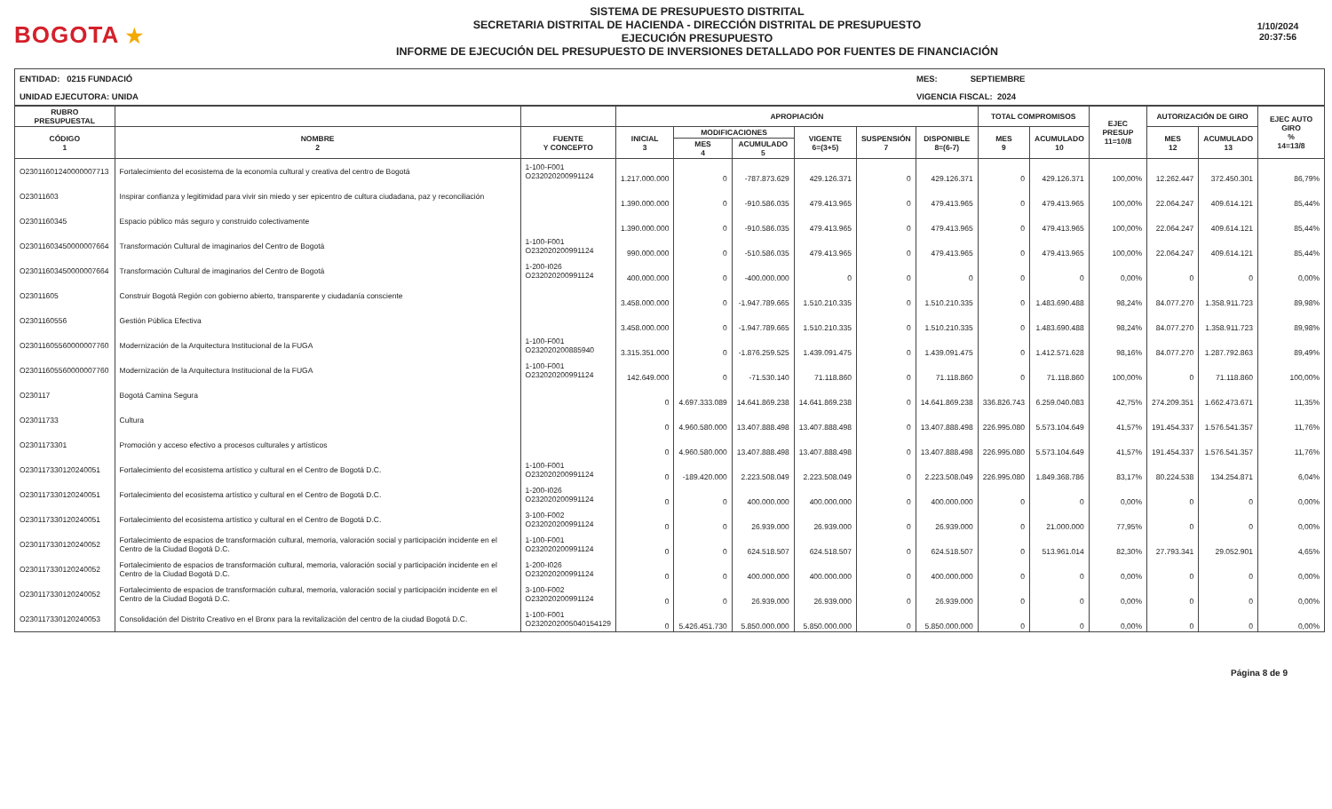BOGOTA ★
SISTEMA DE PRESUPUESTO DISTRITAL
SECRETARIA DISTRITAL DE HACIENDA - DIRECCIÓN DISTRITAL DE PRESUPUESTO
EJECUCIÓN PRESUPUESTO
INFORME DE EJECUCIÓN DEL PRESUPUESTO DE INVERSIONES DETALLADO POR FUENTES DE FINANCIACIÓN
1/10/2024
20:37:56
| ENTIDAD: 0215 FUNDACIÓ | MES: SEPTIEMBRE |
| UNIDAD EJECUTORA: UNIDA | VIGENCIA FISCAL: 2024 |
| RUBRO PRESUPUESTAL | | | APROPIACIÓN | | | | | | TOTAL COMPROMISOS | | EJEC PRESUP 11=10/8 | AUTORIZACIÓN DE GIRO | | EJEC AUTO GIRO % 14=13/8 |
| --- | --- | --- | --- | --- | --- | --- | --- | --- | --- | --- | --- | --- | --- | --- |
| CÓDIGO 1 | NOMBRE 2 | FUENTE Y CONCEPTO | INICIAL 3 | MODIFICACIONES | | VIGENTE 6=(3+5) | SUSPENSIÓN 7 | DISPONIBLE 8=(6-7) | MES 9 | ACUMULADO 10 | | MES 12 | ACUMULADO 13 | |
| | | | | MES 4 | ACUMULADO 5 | | | | | | | | | |
| O23011601240000007713 | Fortalecimiento del ecosistema de la economía cultural y creativa del centro de Bogotá | 1-100-F001 O232020200991124 | 1.217.000.000 | 0 | -787.873.629 | 429.126.371 | 0 | 429.126.371 | 0 | 429.126.371 | 100,00% | 12.262.447 | 372.450.301 | 86,79% |
| O23011603 | Inspirar confianza y legitimidad para vivir sin miedo y ser epicentro de cultura ciudadana, paz y reconciliación | | 1.390.000.000 | 0 | -910.586.035 | 479.413.965 | 0 | 479.413.965 | 0 | 479.413.965 | 100,00% | 22.064.247 | 409.614.121 | 85,44% |
| O2301160345 | Espacio público más seguro y construido colectivamente | | 1.390.000.000 | 0 | -910.586.035 | 479.413.965 | 0 | 479.413.965 | 0 | 479.413.965 | 100,00% | 22.064.247 | 409.614.121 | 85,44% |
| O23011603450000007664 | Transformación Cultural de imaginarios del Centro de Bogotá | 1-100-F001 O232020200991124 | 990.000.000 | 0 | -510.586.035 | 479.413.965 | 0 | 479.413.965 | 0 | 479.413.965 | 100,00% | 22.064.247 | 409.614.121 | 85,44% |
| O23011603450000007664 | Transformación Cultural de imaginarios del Centro de Bogotá | 1-200-I026 O232020200991124 | 400.000.000 | 0 | -400.000.000 | 0 | 0 | 0 | 0 | 0 | 0,00% | 0 | 0 | 0,00% |
| O23011605 | Construir Bogotá Región con gobierno abierto, transparente y ciudadanía consciente | | 3.458.000.000 | 0 | -1.947.789.665 | 1.510.210.335 | 0 | 1.510.210.335 | 0 | 1.483.690.488 | 98,24% | 84.077.270 | 1.358.911.723 | 89,98% |
| O2301160556 | Gestión Pública Efectiva | | 3.458.000.000 | 0 | -1.947.789.665 | 1.510.210.335 | 0 | 1.510.210.335 | 0 | 1.483.690.488 | 98,24% | 84.077.270 | 1.358.911.723 | 89,98% |
| O23011605560000007760 | Modernización de la Arquitectura Institucional de la FUGA | 1-100-F001 O232020200885940 | 3.315.351.000 | 0 | -1.876.259.525 | 1.439.091.475 | 0 | 1.439.091.475 | 0 | 1.412.571.628 | 98,16% | 84.077.270 | 1.287.792.863 | 89,49% |
| O23011605560000007760 | Modernización de la Arquitectura Institucional de la FUGA | 1-100-F001 O232020200991124 | 142.649.000 | 0 | -71.530.140 | 71.118.860 | 0 | 71.118.860 | 0 | 71.118.860 | 100,00% | 0 | 71.118.860 | 100,00% |
| O230117 | Bogotá Camina Segura | | 0 | 4.697.333.089 | 14.641.869.238 | 14.641.869.238 | 0 | 14.641.869.238 | 336.826.743 | 6.259.040.083 | 42,75% | 274.209.351 | 1.662.473.671 | 11,35% |
| O23011733 | Cultura | | 0 | 4.960.580.000 | 13.407.888.498 | 13.407.888.498 | 0 | 13.407.888.498 | 226.995.080 | 5.573.104.649 | 41,57% | 191.454.337 | 1.576.541.357 | 11,76% |
| O2301173301 | Promoción y acceso efectivo a procesos culturales y artísticos | | 0 | 4.960.580.000 | 13.407.888.498 | 13.407.888.498 | 0 | 13.407.888.498 | 226.995.080 | 5.573.104.649 | 41,57% | 191.454.337 | 1.576.541.357 | 11,76% |
| O230117330120240051 | Fortalecimiento del ecosistema artístico y cultural en el Centro de Bogotá D.C. | 1-100-F001 O232020200991124 | 0 | -189.420.000 | 2.223.508.049 | 2.223.508.049 | 0 | 2.223.508.049 | 226.995.080 | 1.849.368.786 | 83,17% | 80.224.538 | 134.254.871 | 6,04% |
| O230117330120240051 | Fortalecimiento del ecosistema artístico y cultural en el Centro de Bogotá D.C. | 1-200-I026 O232020200991124 | 0 | 0 | 400.000.000 | 400.000.000 | 0 | 400.000.000 | 0 | 0 | 0,00% | 0 | 0 | 0,00% |
| O230117330120240051 | Fortalecimiento del ecosistema artístico y cultural en el Centro de Bogotá D.C. | 3-100-F002 O232020200991124 | 0 | 0 | 26.939.000 | 26.939.000 | 0 | 26.939.000 | 0 | 21.000.000 | 77,95% | 0 | 0 | 0,00% |
| O230117330120240052 | Fortalecimiento de espacios de transformación cultural, memoria, valoración social y participación incidente en el Centro de la Ciudad Bogotá D.C. | 1-100-F001 O232020200991124 | 0 | 0 | 624.518.507 | 624.518.507 | 0 | 624.518.507 | 0 | 513.961.014 | 82,30% | 27.793.341 | 29.052.901 | 4,65% |
| O230117330120240052 | Fortalecimiento de espacios de transformación cultural, memoria, valoración social y participación incidente en el Centro de la Ciudad Bogotá D.C. | 1-200-I026 O232020200991124 | 0 | 0 | 400.000.000 | 400.000.000 | 0 | 400.000.000 | 0 | 0 | 0,00% | 0 | 0 | 0,00% |
| O230117330120240052 | Fortalecimiento de espacios de transformación cultural, memoria, valoración social y participación incidente en el Centro de la Ciudad Bogotá D.C. | 3-100-F002 O232020200991124 | 0 | 0 | 26.939.000 | 26.939.000 | 0 | 26.939.000 | 0 | 0 | 0,00% | 0 | 0 | 0,00% |
| O230117330120240053 | Consolidación del Distrito Creativo en el Bronx para la revitalización del centro de la ciudad Bogotá D.C. | 1-100-F001 O2320202005040154129 | 0 | 5.426.451.730 | 5.850.000.000 | 5.850.000.000 | 0 | 5.850.000.000 | 0 | 0 | 0,00% | 0 | 0 | 0,00% |
Página 8 de 9